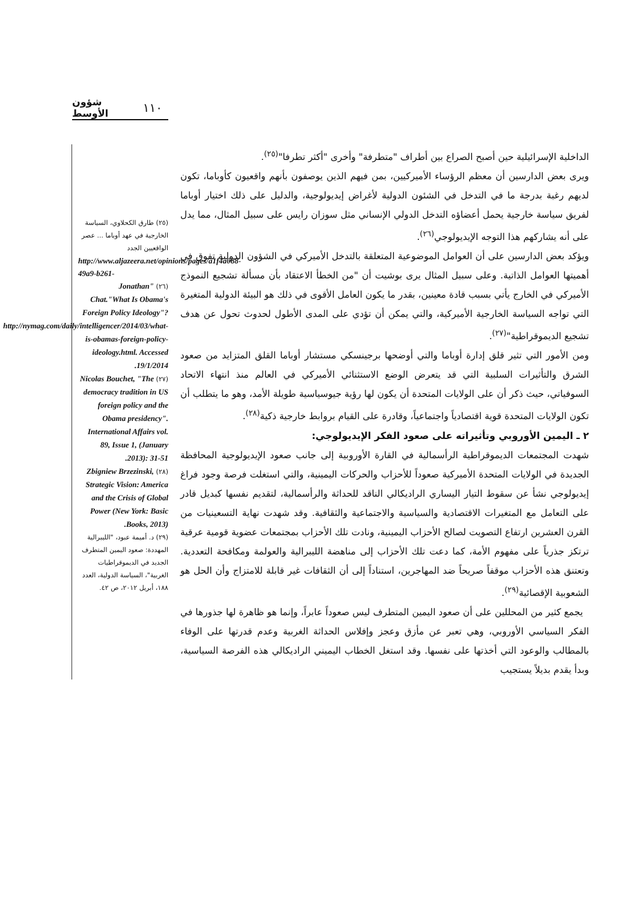شؤون الأوسط ١١٠
الداخلية الإسرائيلية حين أصبح الصراع بين أطراف "متطرفة" وأخرى "أكثر تطرفا"<sup>(٢٥)</sup>.
ويرى بعض الدارسين أن معظم الرؤساء الأميركيين، بمن فيهم الذين يوصفون بأنهم واقعيون كأوباما، تكون لديهم رغبة بدرجة ما في التدخل في الشئون الدولية لأغراض إيديولوجية، والدليل على ذلك اختيار أوباما لفريق سياسة خارجية يحمل أعضاؤه التدخل الدولي الإنساني مثل سوزان رايس على سبيل المثال، مما يدل على أنه يشاركهم هذا التوجه الإيديولوجي<sup>(٢٦)</sup>.
ويؤكد بعض الدارسين على أن العوامل الموضوعية المتعلقة بالتدخل الأميركي في الشؤون الدولية تفوق في أهميتها العوامل الذاتية. وعلى سبيل المثال يرى بوشيت أن "من الخطأ الاعتقاد بأن مسألة تشجيع النموذج الأميركي في الخارج يأتي بسبب قادة معينين، بقدر ما يكون العامل الأقوى في ذلك هو البيئة الدولية المتغيرة التي تواجه السياسة الخارجية الأميركية، والتي يمكن أن تؤدي على المدى الأطول لحدوث تحول عن هدف تشجيع الديموقراطية"<sup>(٢٧)</sup>.
ومن الأمور التي تثير قلق إدارة أوباما والتي أوضحها برجينسكي مستشار أوباما القلق المتزايد من صعود الشرق والتأثيرات السلبية التي قد يتعرض الوضع الاستثنائي الأميركي في العالم منذ انتهاء الاتحاد السوفياتي، حيث ذكر أن على الولايات المتحدة أن يكون لها رؤية جيوسياسية طويلة الأمد، وهو ما يتطلب أن تكون الولايات المتحدة قوية اقتصادياً واجتماعياً، وقادرة على القيام بروابط خارجية ذكية<sup>(٢٨)</sup>.
٢ ـ اليمين الأوروبي وتأثيراته على صعود الفكر الإيديولوجي:
شهدت المجتمعات الديموقراطية الرأسمالية في القارة الأوروبية إلى جانب صعود الإيديولوجية المحافظة الجديدة في الولايات المتحدة الأميركية صعوداً للأحزاب والحركات اليمينية، والتي استغلت فرصة وجود فراغ إيديولوجي نشأ عن سقوط التيار اليساري الراديكالي الناقد للحداثة والرأسمالية، لتقديم نفسها كبديل قادر على التعامل مع المتغيرات الاقتصادية والسياسية والاجتماعية والثقافية. وقد شهدت نهاية التسعينيات من القرن العشرين ارتفاع التصويت لصالح الأحزاب اليمينية، ونادت تلك الأحزاب بمجتمعات عضوية قومية عرقية ترتكز جذرياً على مفهوم الأمة، كما دعت تلك الأحزاب إلى مناهضة الليبرالية والعولمة ومكافحة التعددية. وتعتنق هذه الأحزاب موقفاً صريحاً ضد المهاجرين، استناداً إلى أن الثقافات غير قابلة للامتزاج وأن الحل هو الشعوبية الإقصائية<sup>(٢٩)</sup>.
يجمع كثير من المحللين على أن صعود اليمين المتطرف ليس صعوداً عابراً، وإنما هو ظاهرة لها جذورها في الفكر السياسي الأوروبي، وهي تعبر عن مأزق وعجز وإفلاس الحداثة الغربية وعدم قدرتها على الوفاء بالمطالب والوعود التي أخذتها على نفسها. وقد استغل الخطاب اليميني الراديكالي هذه الفرصة السياسية، وبدأ يقدم بديلاً يستجيب
(٢٥) طارق الكحلاوي، السياسة الخارجية في عهد أوباما ... عصر الواقعيين الجدد
http://www.aljazeera.net/opinions/pages/a1f4a088-49a9-b261-
(٢٦) "Jonathan Chat."What Is Obama's Foreign Policy Ideology"? http://nymag.com/daily/intelligencer/2014/03/what-is-obamas-foreign-policy-ideology.html. Accessed 19/1/2014.
(٢٧) Nicolas Bouchet, "The democracy tradition in US foreign policy and the Obama presidency". International Affairs vol. 89, Issue 1, (January 2013): 31-51.
(٢٨) Zbigniew Brzezinski, Strategic Vision: America and the Crisis of Global Power (New York: Basic Books, 2013).
(٢٩) د. أميمة عبود، "الليبرالية المهددة: صعود اليمين المتطرف الجديد في الديموقراطيات الغربية"، السياسة الدولية، العدد ١٨٨، أبريل ٢٠١٢، ص ٤٢.